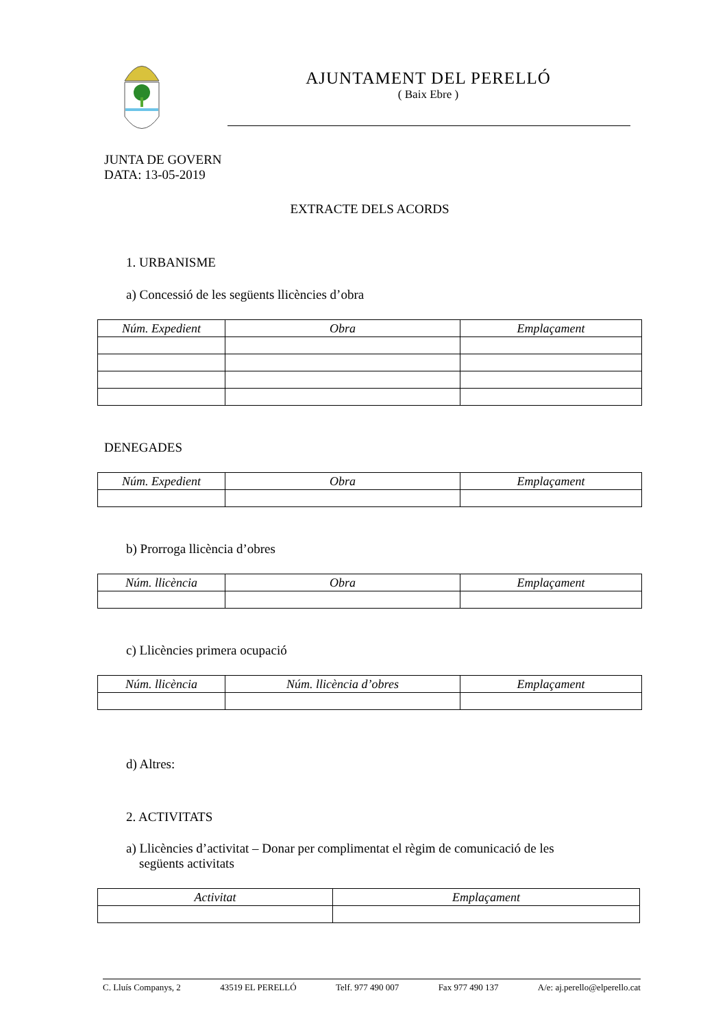AJUNTAMENT DEL PERELLÓ
( Baix Ebre )
JUNTA DE GOVERN
DATA: 13-05-2019
EXTRACTE DELS ACORDS
1. URBANISME
a) Concessió de les següents llicències d’obra
| Núm. Expedient | Obra | Emplaçament |
| --- | --- | --- |
DENEGADES
| Núm. Expedient | Obra | Emplaçament |
| --- | --- | --- |
b) Prorroga llicència d’obres
| Núm. llicència | Obra | Emplaçament |
| --- | --- | --- |
c) Llicències primera ocupació
| Núm. llicència | Núm. llicència d’obres | Emplaçament |
| --- | --- | --- |
d) Altres:
2. ACTIVITATS
a) Llicències d’activitat – Donar per complimentat el règim de comunicació de les
següents activitats
| Activitat | Emplaçament |
| --- | --- |
C. Lluís Companys, 2 43519 EL PERELLÓ Telf. 977 490 007 Fax 977 490 137 A/e: aj.perello@elperello.cat